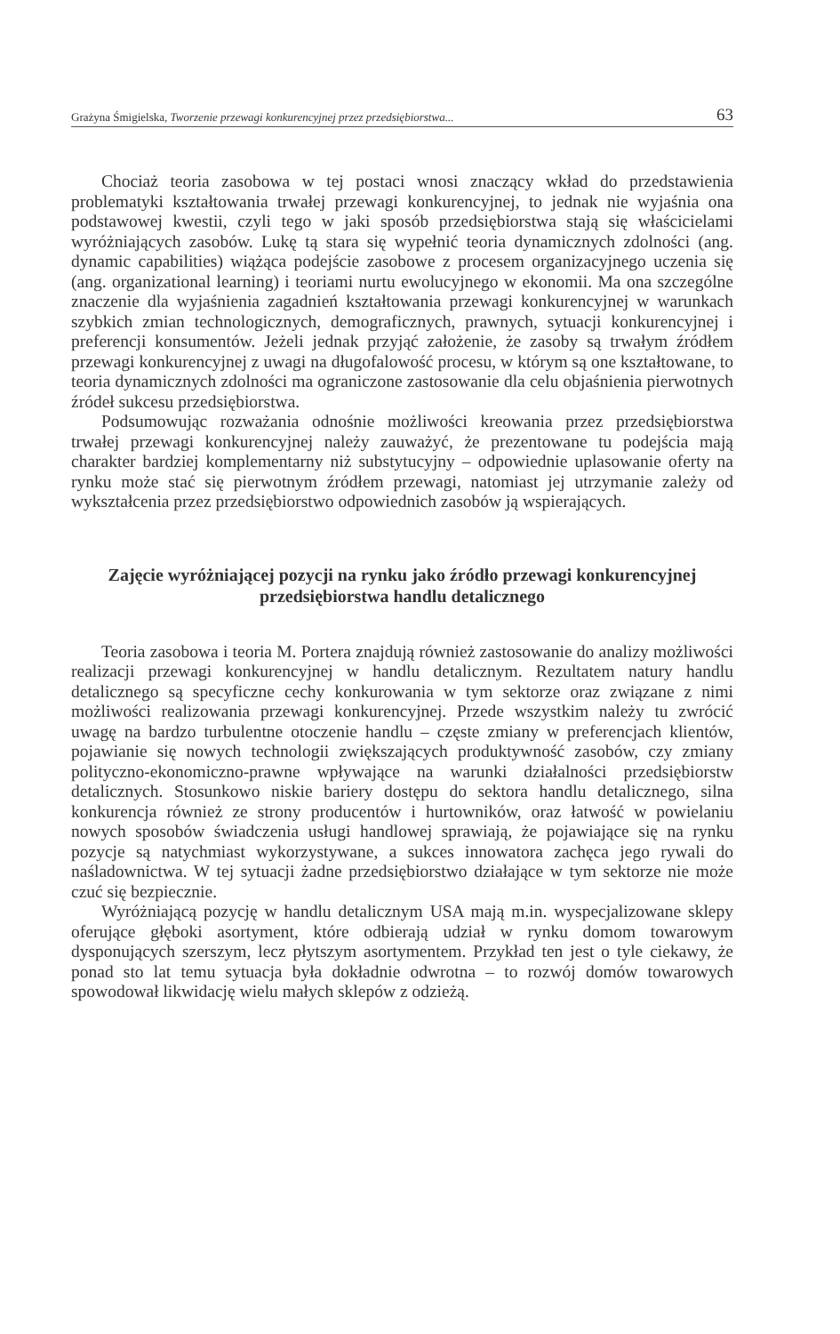Grażyna Śmigielska, Tworzenie przewagi konkurencyjnej przez przedsiębiorstwa... 63
Chociaż teoria zasobowa w tej postaci wnosi znaczący wkład do przedstawienia problematyki kształtowania trwałej przewagi konkurencyjnej, to jednak nie wyjaśnia ona podstawowej kwestii, czyli tego w jaki sposób przedsiębiorstwa stają się właścicielami wyróżniających zasobów. Lukę tą stara się wypełnić teoria dynamicznych zdolności (ang. dynamic capabilities) wiążąca podejście zasobowe z procesem organizacyjnego uczenia się (ang. organizational learning) i teoriami nurtu ewolucyjnego w ekonomii. Ma ona szczególne znaczenie dla wyjaśnienia zagadnień kształtowania przewagi konkurencyjnej w warunkach szybkich zmian technologicznych, demograficznych, prawnych, sytuacji konkurencyjnej i preferencji konsumentów. Jeżeli jednak przyjąć założenie, że zasoby są trwałym źródłem przewagi konkurencyjnej z uwagi na długofalowość procesu, w którym są one kształtowane, to teoria dynamicznych zdolności ma ograniczone zastosowanie dla celu objaśnienia pierwotnych źródeł sukcesu przedsiębiorstwa.
Podsumowując rozważania odnośnie możliwości kreowania przez przedsiębiorstwa trwałej przewagi konkurencyjnej należy zauważyć, że prezentowane tu podejścia mają charakter bardziej komplementarny niż substytucyjny – odpowiednie uplasowanie oferty na rynku może stać się pierwotnym źródłem przewagi, natomiast jej utrzymanie zależy od wykształcenia przez przedsiębiorstwo odpowiednich zasobów ją wspierających.
Zajęcie wyróżniającej pozycji na rynku jako źródło przewagi konkurencyjnej przedsiębiorstwa handlu detalicznego
Teoria zasobowa i teoria M. Portera znajdują również zastosowanie do analizy możliwości realizacji przewagi konkurencyjnej w handlu detalicznym. Rezultatem natury handlu detalicznego są specyficzne cechy konkurowania w tym sektorze oraz związane z nimi możliwości realizowania przewagi konkurencyjnej. Przede wszystkim należy tu zwrócić uwagę na bardzo turbulentne otoczenie handlu – częste zmiany w preferencjach klientów, pojawianie się nowych technologii zwiększających produktywność zasobów, czy zmiany polityczno-ekonomiczno-prawne wpływające na warunki działalności przedsiębiorstw detalicznych. Stosunkowo niskie bariery dostępu do sektora handlu detalicznego, silna konkurencja również ze strony producentów i hurtowników, oraz łatwość w powielaniu nowych sposobów świadczenia usługi handlowej sprawiają, że pojawiające się na rynku pozycje są natychmiast wykorzystywane, a sukces innowatora zachęca jego rywali do naśladownictwa. W tej sytuacji żadne przedsiębiorstwo działające w tym sektorze nie może czuć się bezpiecznie.
Wyróżniającą pozycję w handlu detalicznym USA mają m.in. wyspecjalizowane sklepy oferujące głęboki asortyment, które odbierają udział w rynku domom towarowym dysponujących szerszym, lecz płytszym asortymentem. Przykład ten jest o tyle ciekawy, że ponad sto lat temu sytuacja była dokładnie odwrotna – to rozwój domów towarowych spowodował likwidację wielu małych sklepów z odzieżą.